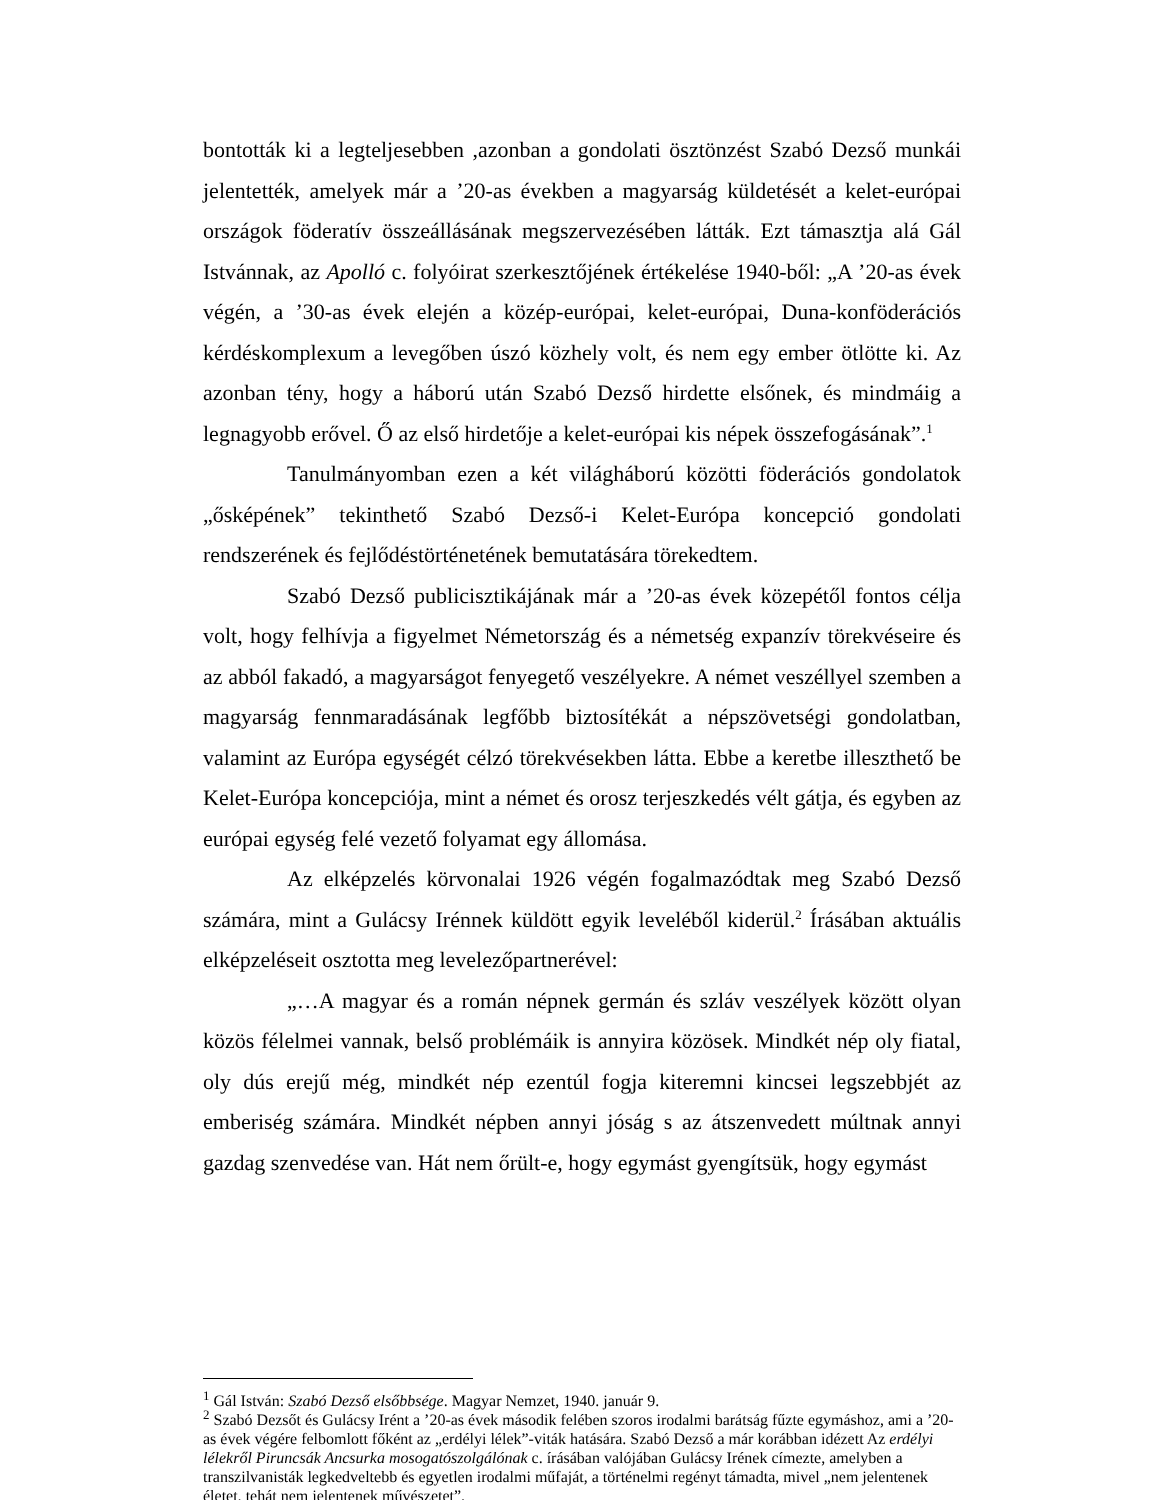bontották ki a legteljesebben ,azonban a gondolati ösztönzést Szabó Dezső munkái jelentették, amelyek már a ’20-as években a magyarság küldetését a kelet-európai országok föderatív összeállásának megszervezésében látták. Ezt támasztja alá Gál Istvánnak, az Apolló c. folyóirat szerkesztőjének értékelése 1940-ből: „A ’20-as évek végén, a ’30-as évek elején a közép-európai, kelet-európai, Duna-konföderációs kérdéskomplexum a levegőben úszó közhely volt, és nem egy ember ötlötte ki. Az azonban tény, hogy a háború után Szabó Dezső hirdette elsőnek, és mindmáig a legnagyobb erővel. Ő az első hirdetője a kelet-európai kis népek összefogásának”.<sup>1</sup>
Tanulmányomban ezen a két világháború közötti föderációs gondolatok „ősképének” tekinthető Szabó Dezső-i Kelet-Európa koncepció gondolati rendszerének és fejlődéstörténetének bemutatására törekedtem.
Szabó Dezső publicisztikájának már a ’20-as évek közepétől fontos célja volt, hogy felhívja a figyelmet Németország és a németség expanzív törekvéseire és az abból fakadó, a magyarságot fenyegető veszélyekre. A német veszéllyel szemben a magyarság fennmaradásának legfőbb biztosítékát a népszövetségi gondolatban, valamint az Európa egységét célzó törekvésekben látta. Ebbe a keretbe illeszthető be Kelet-Európa koncepciója, mint a német és orosz terjeszkedés vélt gátja, és egyben az európai egység felé vezető folyamat egy állomása.
Az elképzelés körvonalai 1926 végén fogalmazódtak meg Szabó Dezső számára, mint a Gulácsy Irénnek küldött egyik leveléből kiderül.<sup>2</sup> Írásában aktuális elképzeléseit osztotta meg levelezőpartnerével:
„…A magyar és a román népnek germán és szláv veszélyek között olyan közös félelmei vannak, belső problémáik is annyira közösek. Mindkét nép oly fiatal, oly dús erejű még, mindkét nép ezentúl fogja kiteremni kincsei legszebbjét az emberiség számára. Mindkét népben annyi jóság s az átszenvedett múltnak annyi gazdag szenvedése van. Hát nem őrült-e, hogy egymást gyengítsük, hogy egymást
<sup>1</sup> Gál István: Szabó Dezső elsőbbsége. Magyar Nemzet, 1940. január 9.
<sup>2</sup> Szabó Dezsőt és Gulácsy Irént a ’20-as évek második felében szoros irodalmi barátság fűzte egymáshoz, ami a ’20-as évek végére felbomlott főként az „erdélyi lélek”-viták hatására. Szabó Dezső a már korábban idézett Az erdélyi lélekről Piruncsák Ancsurka mosogatószolgálónak c. írásában valójában Gulácsy Irének címezte, amelyben a transzilvanisták legkedveltebb és egyetlen irodalmi műfaját, a történelmi regényt támadta, mivel „nem jelentenek életet, tehát nem jelentenek művészetet”.